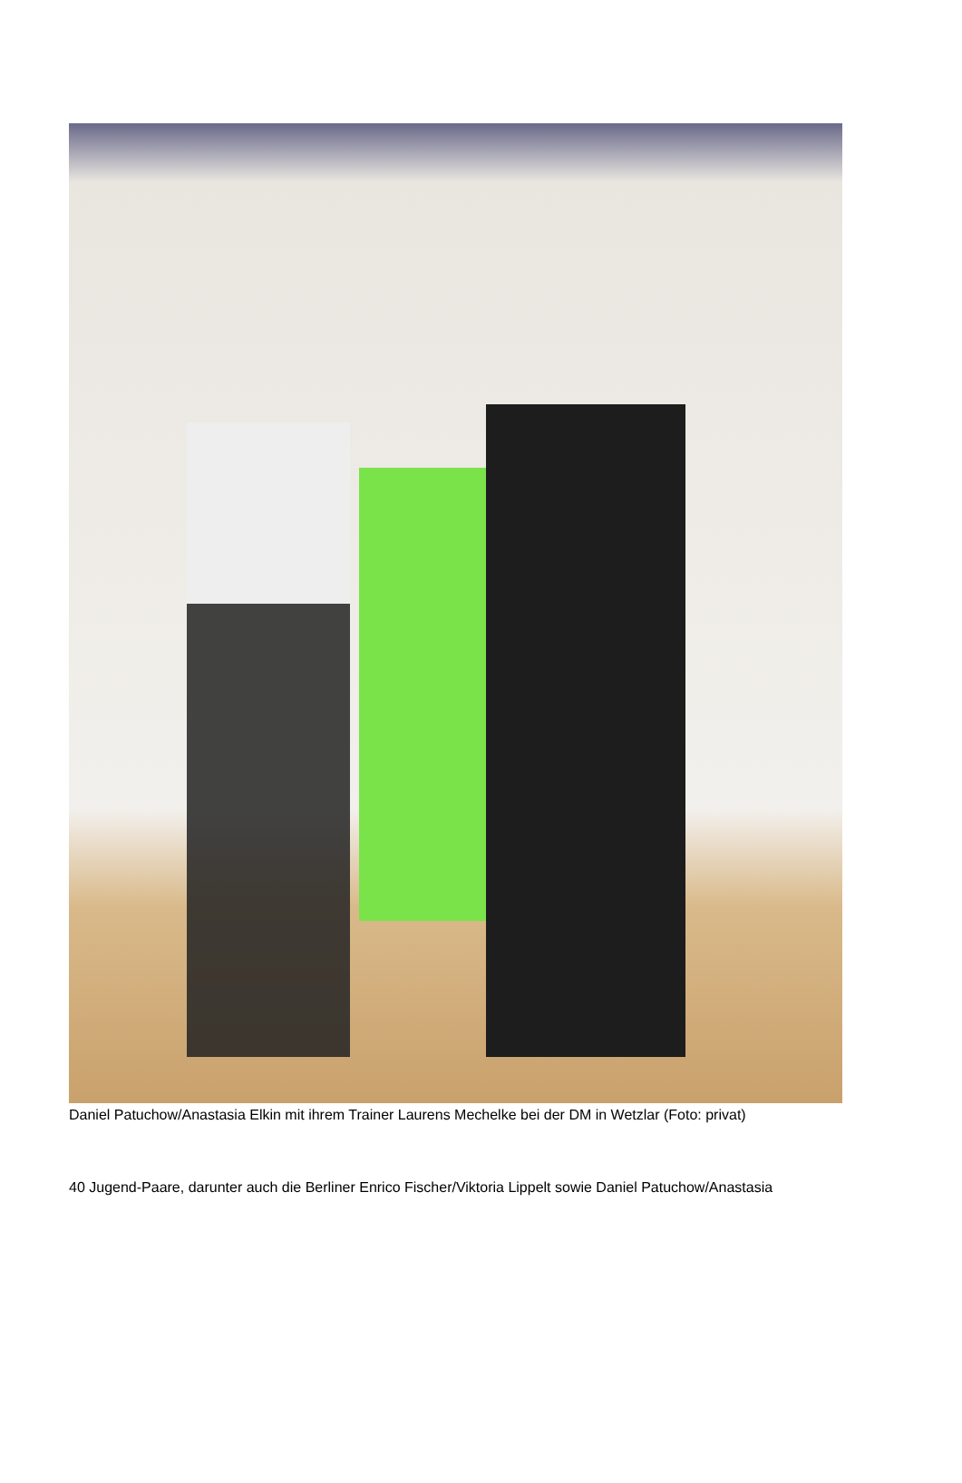Daniel Patuchow/Anastasia Elkin mit ihrem Trainer Laurens Mechelke bei der DM in Wetzlar (Foto: privat)
40 Jugend-Paare, darunter auch die Berliner Enrico Fischer/Viktoria Lippelt sowie Daniel Patuchow/Anastasia